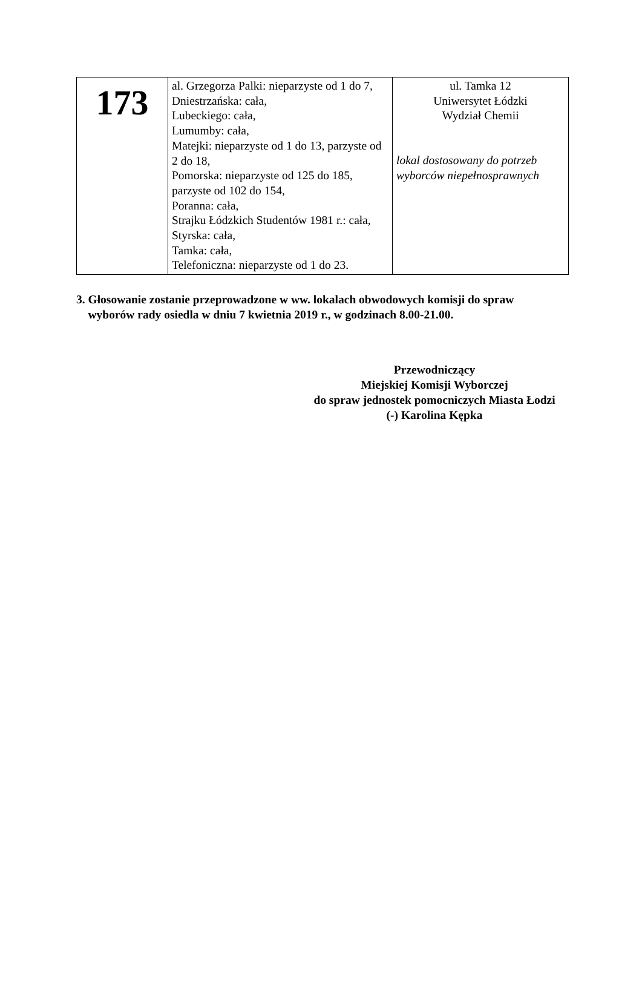| 173 | al. Grzegorza Palki: nieparzyste od 1 do 7, Dniestrzańska: cała, Lubeckiego: cała, Lumumby: cała, Matejki: nieparzyste od 1 do 13, parzyste od 2 do 18, Pomorska: nieparzyste od 125 do 185, parzyste od 102 do 154, Poranna: cała, Strajku Łódzkich Studentów 1981 r.: cała, Styrska: cała, Tamka: cała, Telefoniczna: nieparzyste od 1 do 23. | ul. Tamka 12 Uniwersytet Łódzki Wydział Chemii lokal dostosowany do potrzeb wyborców niepełnosprawnych |
3. Głosowanie zostanie przeprowadzone w ww. lokalach obwodowych komisji do spraw
wyborów rady osiedla w dniu 7 kwietnia 2019 r., w godzinach 8.00-21.00.
Przewodniczący
Miejskiej Komisji Wyborczej
do spraw jednostek pomocniczych Miasta Łodzi
(-) Karolina Kępka